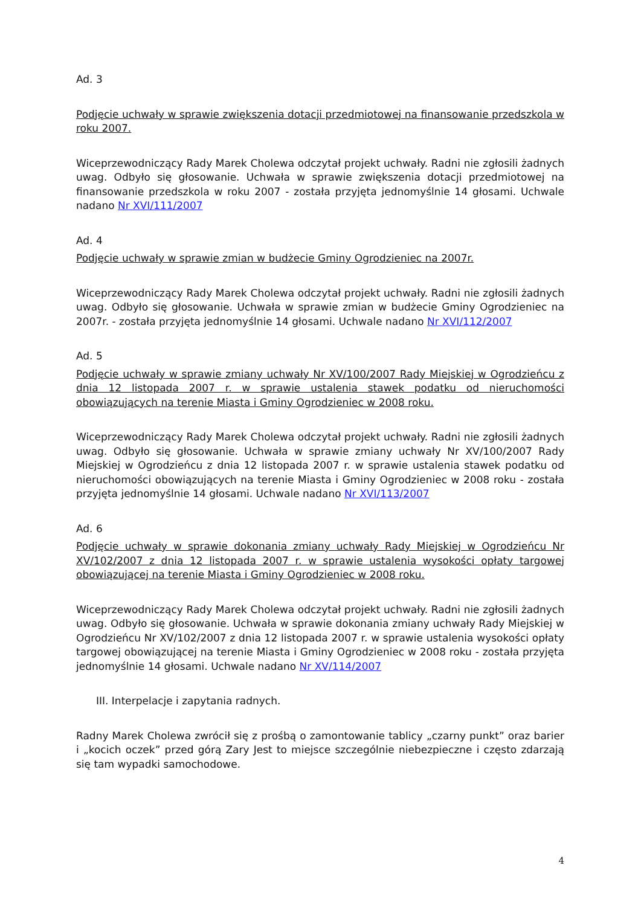Ad. 3
Podjęcie uchwały w sprawie zwiększenia dotacji przedmiotowej na finansowanie przedszkola w roku 2007.
Wiceprzewodniczący Rady Marek Cholewa odczytał projekt uchwały. Radni nie zgłosili żadnych uwag. Odbyło się głosowanie. Uchwała w sprawie zwiększenia dotacji przedmiotowej na finansowanie przedszkola w roku 2007 - została przyjęta jednomyślnie 14 głosami. Uchwale nadano Nr XVI/111/2007
Ad. 4
Podjęcie uchwały w sprawie zmian w budżecie Gminy Ogrodzieniec na 2007r.
Wiceprzewodniczący Rady Marek Cholewa odczytał projekt uchwały. Radni nie zgłosili żadnych uwag. Odbyło się głosowanie. Uchwała w sprawie zmian w budżecie Gminy Ogrodzieniec na 2007r. - została przyjęta jednomyślnie 14 głosami. Uchwale nadano Nr XVI/112/2007
Ad. 5
Podjęcie uchwały w sprawie zmiany uchwały Nr XV/100/2007 Rady Miejskiej w Ogrodzieńcu z dnia 12 listopada 2007 r. w sprawie ustalenia stawek podatku od nieruchomości obowiązujących na terenie Miasta i Gminy Ogrodzieniec w 2008 roku.
Wiceprzewodniczący Rady Marek Cholewa odczytał projekt uchwały. Radni nie zgłosili żadnych uwag. Odbyło się głosowanie. Uchwała w sprawie zmiany uchwały Nr XV/100/2007 Rady Miejskiej w Ogrodzieńcu z dnia 12 listopada 2007 r. w sprawie ustalenia stawek podatku od nieruchomości obowiązujących na terenie Miasta i Gminy Ogrodzieniec w 2008 roku - została przyjęta jednomyślnie 14 głosami. Uchwale nadano Nr XVI/113/2007
Ad. 6
Podjęcie uchwały w sprawie dokonania zmiany uchwały Rady Miejskiej w Ogrodzieńcu Nr XV/102/2007 z dnia 12 listopada 2007 r. w sprawie ustalenia wysokości opłaty targowej obowiązującej na terenie Miasta i Gminy Ogrodzieniec w 2008 roku.
Wiceprzewodniczący Rady Marek Cholewa odczytał projekt uchwały. Radni nie zgłosili żadnych uwag. Odbyło się głosowanie. Uchwała w sprawie dokonania zmiany uchwały Rady Miejskiej w Ogrodzieńcu Nr XV/102/2007 z dnia 12 listopada 2007 r. w sprawie ustalenia wysokości opłaty targowej obowiązującej na terenie Miasta i Gminy Ogrodzieniec w 2008 roku - została przyjęta jednomyślnie 14 głosami. Uchwale nadano Nr XV/114/2007
III. Interpelacje i zapytania radnych.
Radny Marek Cholewa zwrócił się z prośbą o zamontowanie tablicy „czarny punkt” oraz barier i „kocich oczek” przed górą Zary Jest to miejsce szczególnie niebezpieczne i często zdarzają się tam wypadki samochodowe.
4